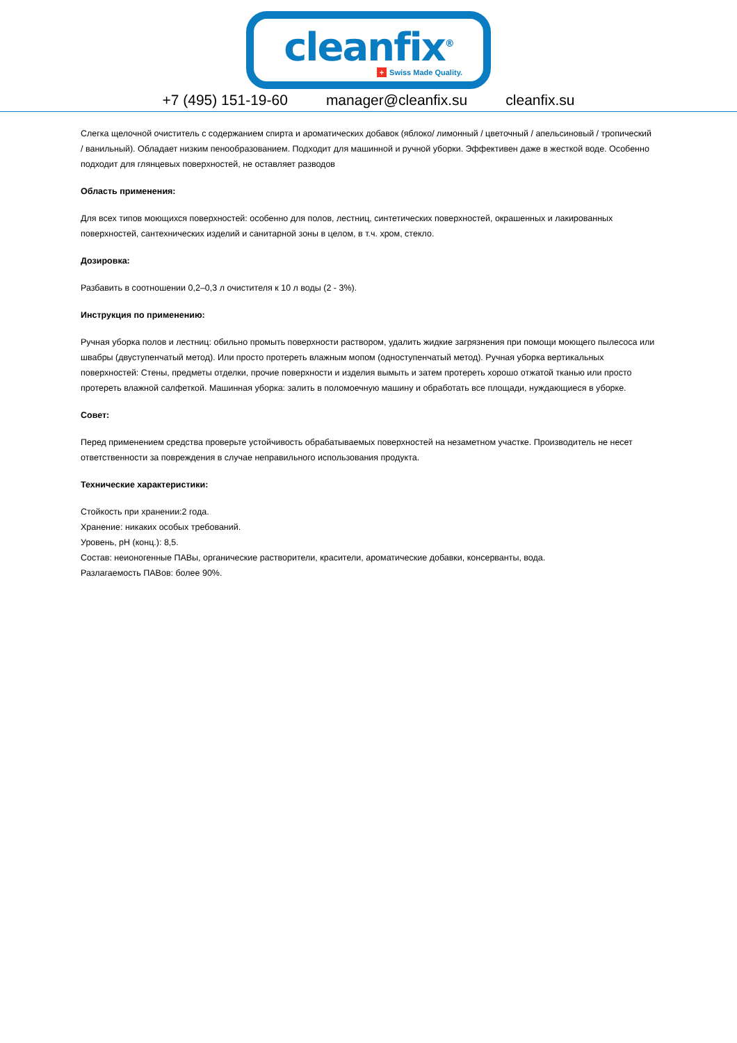cleanfix<sup>®</sup>
+ Swiss Made Quality.
+7 (495) 151-19-60 manager@cleanfix.su cleanfix.su
Слегка щелочной очиститель с содержанием спирта и ароматических добавок (яблоко/ лимонный / цветочный / апельсиновый / тропический / ванильный). Обладает низким пенообразованием. Подходит для машинной и ручной уборки. Эффективен даже в жесткой воде. Особенно подходит для глянцевых поверхностей, не оставляет разводов
Область применения:
Для всех типов моющихся поверхностей: особенно для полов, лестниц, синтетических поверхностей, окрашенных и лакированных поверхностей, сантехнических изделий и санитарной зоны в целом, в т.ч. хром, стекло.
Дозировка:
Разбавить в соотношении 0,2–0,3 л очистителя к 10 л воды (2 - 3%).
Инструкция по применению:
Ручная уборка полов и лестниц: обильно промыть поверхности раствором, удалить жидкие загрязнения при помощи моющего пылесоса или швабры (двуступенчатый метод). Или просто протереть влажным мопом (одноступенчатый метод). Ручная уборка вертикальных поверхностей: Стены, предметы отделки, прочие поверхности и изделия вымыть и затем протереть хорошо отжатой тканью или просто протереть влажной салфеткой. Машинная уборка: залить в поломоечную машину и обработать все площади, нуждающиеся в уборке.
Совет:
Перед применением средства проверьте устойчивость обрабатываемых поверхностей на незаметном участке. Производитель не несет ответственности за повреждения в случае неправильного использования продукта.
Технические характеристики:
Стойкость при хранении:2 года.
Хранение: никаких особых требований.
Уровень, pH (конц.): 8,5.
Состав: неионогенные ПАВы, органические растворители, красители, ароматические добавки, консерванты, вода.
Разлагаемость ПАВов: более 90%.